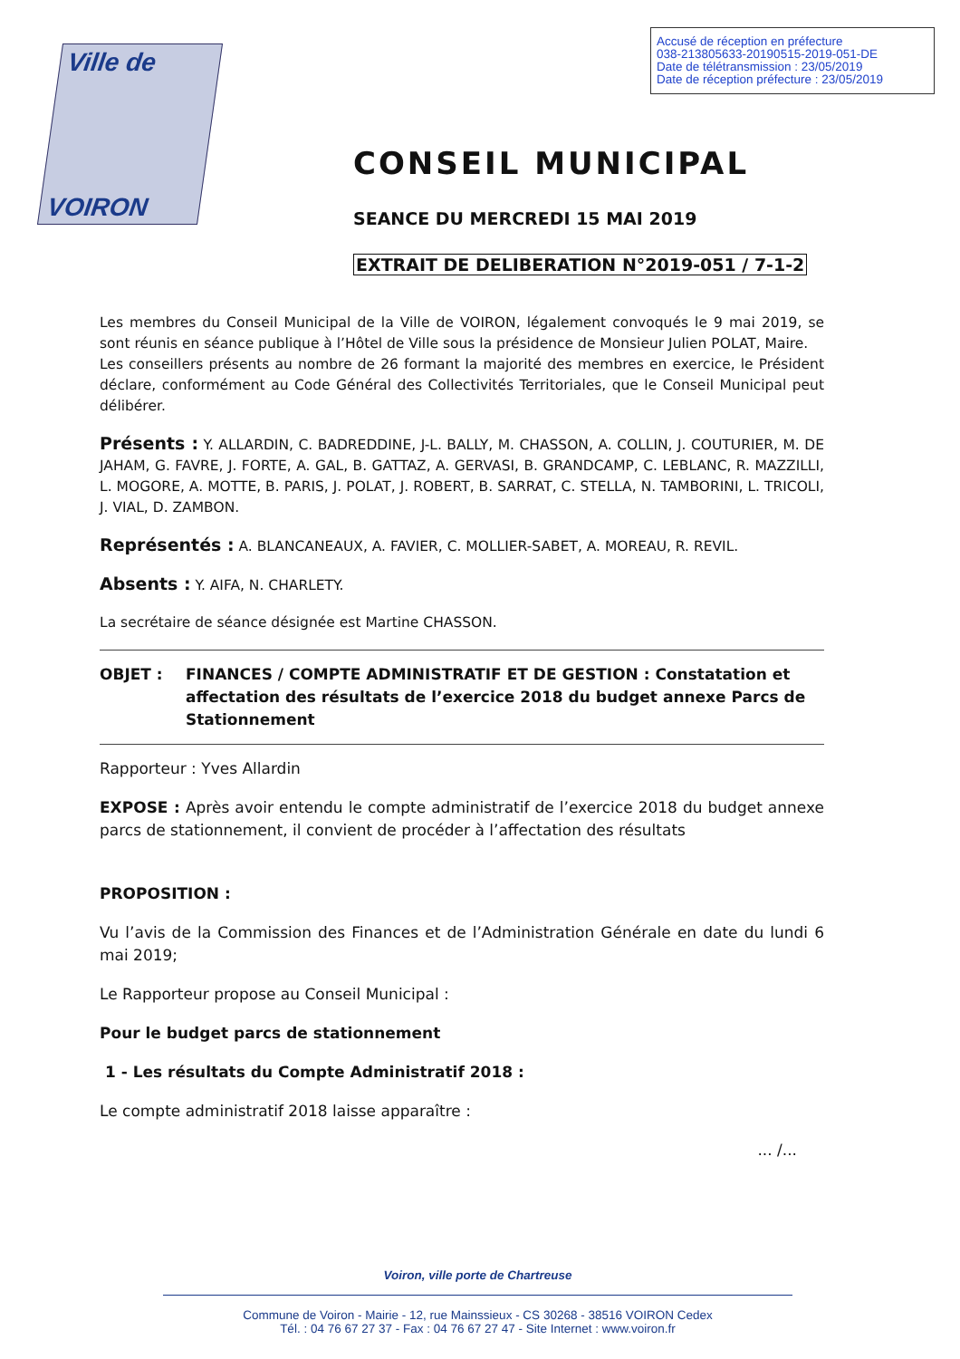Accusé de réception en préfecture
038-213805633-20190515-2019-051-DE
Date de télétransmission : 23/05/2019
Date de réception préfecture : 23/05/2019
Ville de
VOIRON
CONSEIL MUNICIPAL
SEANCE DU MERCREDI 15 MAI 2019
EXTRAIT DE DELIBERATION N°2019-051 / 7-1-2
Les membres du Conseil Municipal de la Ville de VOIRON, légalement convoqués le 9 mai 2019, se sont réunis en séance publique à l’Hôtel de Ville sous la présidence de Monsieur Julien POLAT, Maire.
Les conseillers présents au nombre de 26 formant la majorité des membres en exercice, le Président déclare, conformément au Code Général des Collectivités Territoriales, que le Conseil Municipal peut délibérer.
Présents : Y. ALLARDIN, C. BADREDDINE, J-L. BALLY, M. CHASSON, A. COLLIN, J. COUTURIER, M. DE JAHAM, G. FAVRE, J. FORTE, A. GAL, B. GATTAZ, A. GERVASI, B. GRANDCAMP, C. LEBLANC, R. MAZZILLI, L. MOGORE, A. MOTTE, B. PARIS, J. POLAT, J. ROBERT, B. SARRAT, C. STELLA, N. TAMBORINI, L. TRICOLI, J. VIAL, D. ZAMBON.
Représentés : A. BLANCANEAUX, A. FAVIER, C. MOLLIER-SABET, A. MOREAU, R. REVIL.
Absents : Y. AIFA, N. CHARLETY.
La secrétaire de séance désignée est Martine CHASSON.
OBJET : FINANCES / COMPTE ADMINISTRATIF ET DE GESTION : Constatation et affectation des résultats de l’exercice 2018 du budget annexe Parcs de Stationnement
Rapporteur : Yves Allardin
EXPOSE : Après avoir entendu le compte administratif de l’exercice 2018 du budget annexe parcs de stationnement, il convient de procéder à l’affectation des résultats
PROPOSITION :
Vu l’avis de la Commission des Finances et de l’Administration Générale en date du lundi 6 mai 2019;
Le Rapporteur propose au Conseil Municipal :
Pour le budget parcs de stationnement
1 - Les résultats du Compte Administratif 2018 :
Le compte administratif 2018 laisse apparaître :
... /...
Voiron, ville porte de Chartreuse
Commune de Voiron - Mairie - 12, rue Mainssieux - CS 30268 - 38516 VOIRON Cedex
Tél. : 04 76 67 27 37 - Fax : 04 76 67 27 47 - Site Internet : www.voiron.fr